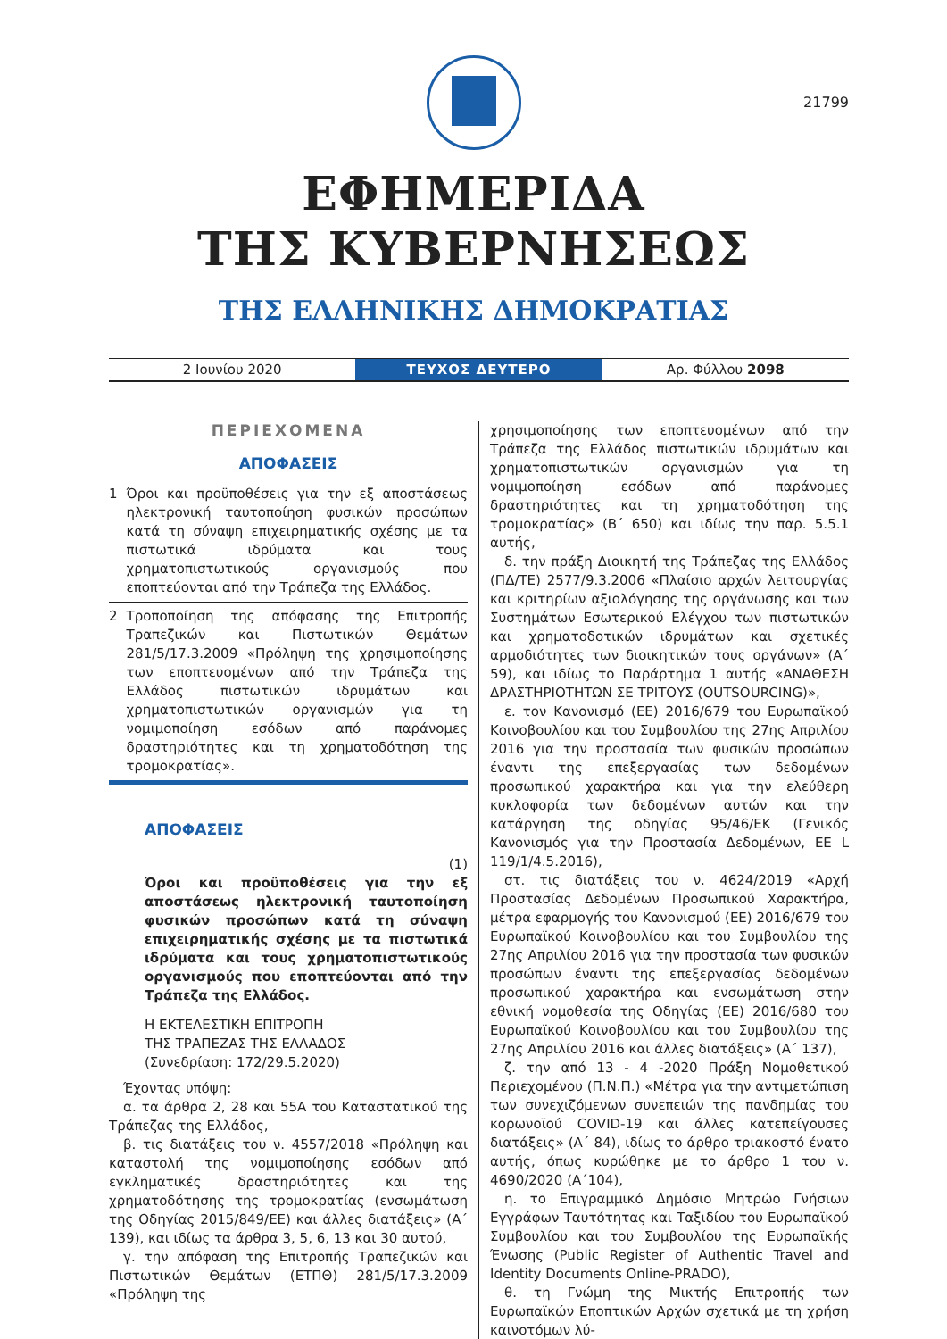21799
ΕΦΗΜΕΡΙΔΑ
ΤΗΣ ΚΥΒΕΡΝΗΣΕΩΣ
ΤΗΣ ΕΛΛΗΝΙΚΗΣ ΔΗΜΟΚΡΑΤΙΑΣ
2 Ιουνίου 2020 ΤΕΥΧΟΣ ΔΕΥΤΕΡΟ Αρ. Φύλλου 2098
ΠΕΡΙΕΧΟΜΕΝΑ
ΑΠΟΦΑΣΕΙΣ
1 Όροι και προϋποθέσεις για την εξ αποστάσεως ηλεκτρονική ταυτοποίηση φυσικών προσώπων κατά τη σύναψη επιχειρηματικής σχέσης με τα πιστωτικά ιδρύματα και τους χρηματοπιστωτικούς οργανισμούς που εποπτεύονται από την Τράπεζα της Ελλάδος.
2 Τροποποίηση της απόφασης της Επιτροπής Τραπεζικών και Πιστωτικών Θεμάτων 281/5/17.3.2009 «Πρόληψη της χρησιμοποίησης των εποπτευομένων από την Τράπεζα της Ελλάδος πιστωτικών ιδρυμάτων και χρηματοπιστωτικών οργανισμών για τη νομιμοποίηση εσόδων από παράνομες δραστηριότητες και τη χρηματοδότηση της τρομοκρατίας».
ΑΠΟΦΑΣΕΙΣ
(1)
Όροι και προϋποθέσεις για την εξ αποστάσεως ηλεκτρονική ταυτοποίηση φυσικών προσώπων κατά τη σύναψη επιχειρηματικής σχέσης με τα πιστωτικά ιδρύματα και τους χρηματοπιστωτικούς οργανισμούς που εποπτεύονται από την Τράπεζα της Ελλάδος.
Η ΕΚΤΕΛΕΣΤΙΚΗ ΕΠΙΤΡΟΠΗ
ΤΗΣ ΤΡΑΠΕΖΑΣ ΤΗΣ ΕΛΛΑΔΟΣ
(Συνεδρίαση: 172/29.5.2020)
Έχοντας υπόψη:
α. τα άρθρα 2, 28 και 55Α του Καταστατικού της Τράπεζας της Ελλάδος,
β. τις διατάξεις του ν. 4557/2018 «Πρόληψη και καταστολή της νομιμοποίησης εσόδων από εγκληματικές δραστηριότητες και της χρηματοδότησης της τρομοκρατίας (ενσωμάτωση της Οδηγίας 2015/849/ΕΕ) και άλλες διατάξεις» (Α΄ 139), και ιδίως τα άρθρα 3, 5, 6, 13 και 30 αυτού,
γ. την απόφαση της Επιτροπής Τραπεζικών και Πιστωτικών Θεμάτων (ΕΤΠΘ) 281/5/17.3.2009 «Πρόληψη της
χρησιμοποίησης των εποπτευομένων από την Τράπεζα της Ελλάδος πιστωτικών ιδρυμάτων και χρηματοπιστωτικών οργανισμών για τη νομιμοποίηση εσόδων από παράνομες δραστηριότητες και τη χρηματοδότηση της τρομοκρατίας» (Β΄ 650) και ιδίως την παρ. 5.5.1 αυτής,
δ. την πράξη Διοικητή της Τράπεζας της Ελλάδος (ΠΔ/ΤΕ) 2577/9.3.2006 «Πλαίσιο αρχών λειτουργίας και κριτηρίων αξιολόγησης της οργάνωσης και των Συστημάτων Εσωτερικού Ελέγχου των πιστωτικών και χρηματοδοτικών ιδρυμάτων και σχετικές αρμοδιότητες των διοικητικών τους οργάνων» (Α΄ 59), και ιδίως το Παράρτημα 1 αυτής «ΑΝΑΘΕΣΗ ΔΡΑΣΤΗΡΙΟΤΗΤΩΝ ΣΕ ΤΡΙΤΟΥΣ (OUTSOURCING)»,
ε. τον Κανονισμό (ΕΕ) 2016/679 του Ευρωπαϊκού Κοινοβουλίου και του Συμβουλίου της 27ης Απριλίου 2016 για την προστασία των φυσικών προσώπων έναντι της επεξεργασίας των δεδομένων προσωπικού χαρακτήρα και για την ελεύθερη κυκλοφορία των δεδομένων αυτών και την κατάργηση της οδηγίας 95/46/ΕΚ (Γενικός Κανονισμός για την Προστασία Δεδομένων, ΕΕ L 119/1/4.5.2016),
στ. τις διατάξεις του ν. 4624/2019 «Αρχή Προστασίας Δεδομένων Προσωπικού Χαρακτήρα, μέτρα εφαρμογής του Κανονισμού (ΕΕ) 2016/679 του Ευρωπαϊκού Κοινοβουλίου και του Συμβουλίου της 27ης Απριλίου 2016 για την προστασία των φυσικών προσώπων έναντι της επεξεργασίας δεδομένων προσωπικού χαρακτήρα και ενσωμάτωση στην εθνική νομοθεσία της Οδηγίας (ΕΕ) 2016/680 του Ευρωπαϊκού Κοινοβουλίου και του Συμβουλίου της 27ης Απριλίου 2016 και άλλες διατάξεις» (Α΄ 137),
ζ. την από 13 - 4 -2020 Πράξη Νομοθετικού Περιεχομένου (Π.Ν.Π.) «Μέτρα για την αντιμετώπιση των συνεχιζόμενων συνεπειών της πανδημίας του κορωνοϊού COVID-19 και άλλες κατεπείγουσες διατάξεις» (Α΄ 84), ιδίως το άρθρο τριακοστό ένατο αυτής, όπως κυρώθηκε με το άρθρο 1 του ν. 4690/2020 (Α΄104),
η. το Επιγραμμικό Δημόσιο Μητρώο Γνήσιων Εγγράφων Ταυτότητας και Ταξιδίου του Ευρωπαϊκού Συμβουλίου και του Συμβουλίου της Ευρωπαϊκής Ένωσης (Public Register of Authentic Travel and Identity Documents Online-PRADO),
θ. τη Γνώμη της Μικτής Επιτροπής των Ευρωπαϊκών Εποπτικών Αρχών σχετικά με τη χρήση καινοτόμων λύ-